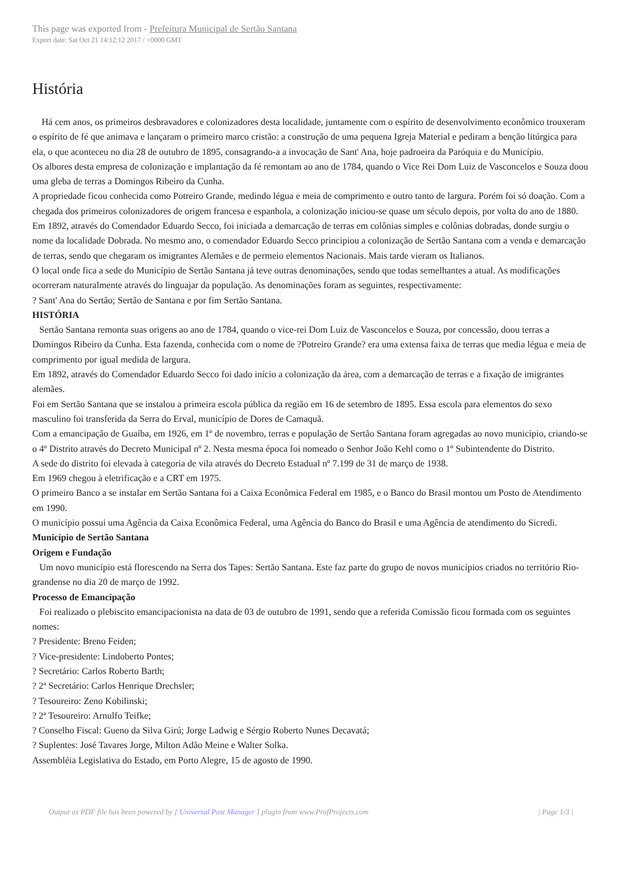This page was exported from - Prefeitura Municipal de Sertão Santana
Export date: Sat Oct 21 14:12:12 2017 / +0000 GMT
História
Há cem anos, os primeiros desbravadores e colonizadores desta localidade, juntamente com o espírito de desenvolvimento econômico trouxeram o espírito de fé que animava e lançaram o primeiro marco cristão: a construção de uma pequena Igreja Material e pediram a benção litúrgica para ela, o que aconteceu no dia 28 de outubro de 1895, consagrando-a a invocação de Sant' Ana, hoje padroeira da Paróquia e do Município.
Os albores desta empresa de colonização e implantação da fé remontam ao ano de 1784, quando o Vice Rei Dom Luiz de Vasconcelos e Souza doou uma gleba de terras a Domingos Ribeiro da Cunha.
A propriedade ficou conhecida como Potreiro Grande, medindo légua e meia de comprimento e outro tanto de largura. Porém foi só doação. Com a chegada dos primeiros colonizadores de origem francesa e espanhola, a colonização iniciou-se quase um século depois, por volta do ano de 1880. Em 1892, através do Comendador Eduardo Secco, foi iniciada a demarcação de terras em colônias simples e colônias dobradas, donde surgiu o nome da localidade Dobrada. No mesmo ano, o comendador Eduardo Secco principiou a colonização de Sertão Santana com a venda e demarcação de terras, sendo que chegaram os imigrantes Alemães e de permeio elementos Nacionais. Mais tarde vieram os Italianos.
O local onde fica a sede do Município de Sertão Santana já teve outras denominações, sendo que todas semelhantes a atual. As modificações ocorreram naturalmente através do linguajar da população. As denominações foram as seguintes, respectivamente:
? Sant' Ana do Sertão; Sertão de Santana e por fim Sertão Santana.
HISTÓRIA
Sertão Santana remonta suas origens ao ano de 1784, quando o vice-rei Dom Luiz de Vasconcelos e Souza, por concessão, doou terras a Domingos Ribeiro da Cunha. Esta fazenda, conhecida com o nome de ?Potreiro Grande? era uma extensa faixa de terras que media légua e meia de comprimento por igual medida de largura.
Em 1892, através do Comendador Eduardo Secco foi dado início a colonização da área, com a demarcação de terras e a fixação de imigrantes alemães.
Foi em Sertão Santana que se instalou a primeira escola pública da região em 16 de setembro de 1895. Essa escola para elementos do sexo masculino foi transferida da Serra do Erval, município de Dores de Camaquã.
Com a emancipação de Guaíba, em 1926, em 1º de novembro, terras e população de Sertão Santana foram agregadas ao novo município, criando-se o 4º Distrito através do Decreto Municipal nº 2. Nesta mesma época foi nomeado o Senhor João Kehl como o 1º Subintendente do Distrito.
A sede do distrito foi elevada à categoria de vila através do Decreto Estadual nº 7.199 de 31 de março de 1938.
Em 1969 chegou à eletrificação e a CRT em 1975.
O primeiro Banco a se instalar em Sertão Santana foi a Caixa Econômica Federal em 1985, e o Banco do Brasil montou um Posto de Atendimento em 1990.
O município possui uma Agência da Caixa Econômica Federal, uma Agência do Banco do Brasil e uma Agência de atendimento do Sicredi.
Município de Sertão Santana
Origem e Fundação
Um novo município está florescendo na Serra dos Tapes: Sertão Santana. Este faz parte do grupo de novos municípios criados no território Rio-grandense no dia 20 de março de 1992.
Processo de Emancipação
Foi realizado o plebiscito emancipacionista na data de 03 de outubro de 1991, sendo que a referida Comissão ficou formada com os seguintes nomes:
? Presidente: Breno Feiden;
? Vice-presidente: Lindoberto Pontes;
? Secretário: Carlos Roberto Barth;
? 2ª Secretário: Carlos Henrique Drechsler;
? Tesoureiro: Zeno Kobilinski;
? 2ª Tesoureiro: Arnulfo Teifke;
? Conselho Fiscal: Gueno da Silva Girú; Jorge Ladwig e Sérgio Roberto Nunes Decavatá;
? Suplentes: José Tavares Jorge, Milton Adão Meine e Walter Solka.
Assembléia Legislativa do Estado, em Porto Alegre, 15 de agosto de 1990.
Output as PDF file has been powered by [ Universal Post Manager ] plugin from www.ProfProjects.com
| Page 1/3 |